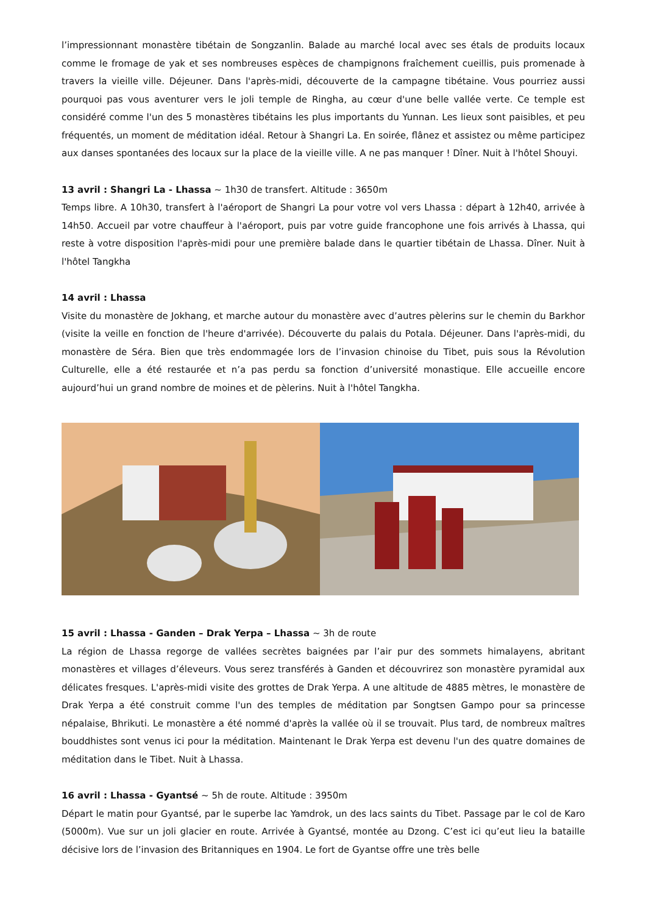l’impressionnant monastère tibétain de Songzanlin. Balade au marché local avec ses étals de produits locaux comme le fromage de yak et ses nombreuses espèces de champignons fraîchement cueillis, puis promenade à travers la vieille ville. Déjeuner. Dans l'après-midi, découverte de la campagne tibétaine. Vous pourriez aussi pourquoi pas vous aventurer vers le joli temple de Ringha, au cœur d'une belle vallée verte. Ce temple est considéré comme l'un des 5 monastères tibétains les plus importants du Yunnan. Les lieux sont paisibles, et peu fréquentés, un moment de méditation idéal. Retour à Shangri La. En soirée, flânez et assistez ou même participez aux danses spontanées des locaux sur la place de la vieille ville. A ne pas manquer ! Dîner. Nuit à l'hôtel Shouyi.
13 avril : Shangri La - Lhassa ~ 1h30 de transfert. Altitude : 3650m
Temps libre. A 10h30, transfert à l'aéroport de Shangri La pour votre vol vers Lhassa : départ à 12h40, arrivée à 14h50. Accueil par votre chauffeur à l'aéroport, puis par votre guide francophone une fois arrivés à Lhassa, qui reste à votre disposition l'après-midi pour une première balade dans le quartier tibétain de Lhassa. Dîner. Nuit à l'hôtel Tangkha
14 avril : Lhassa
Visite du monastère de Jokhang, et marche autour du monastère avec d’autres pèlerins sur le chemin du Barkhor (visite la veille en fonction de l'heure d'arrivée). Découverte du palais du Potala. Déjeuner. Dans l'après-midi, du monastère de Séra. Bien que très endommagée lors de l’invasion chinoise du Tibet, puis sous la Révolution Culturelle, elle a été restaurée et n’a pas perdu sa fonction d’université monastique. Elle accueille encore aujourd’hui un grand nombre de moines et de pèlerins. Nuit à l'hôtel Tangkha.
15 avril : Lhassa - Ganden – Drak Yerpa – Lhassa ~ 3h de route
La région de Lhassa regorge de vallées secrètes baignées par l’air pur des sommets himalayens, abritant monastères et villages d’éleveurs. Vous serez transférés à Ganden et découvrirez son monastère pyramidal aux délicates fresques. L'après-midi visite des grottes de Drak Yerpa. A une altitude de 4885 mètres, le monastère de Drak Yerpa a été construit comme l'un des temples de méditation par Songtsen Gampo pour sa princesse népalaise, Bhrikuti. Le monastère a été nommé d'après la vallée où il se trouvait. Plus tard, de nombreux maîtres bouddhistes sont venus ici pour la méditation. Maintenant le Drak Yerpa est devenu l'un des quatre domaines de méditation dans le Tibet. Nuit à Lhassa.
16 avril : Lhassa - Gyantsé ~ 5h de route. Altitude : 3950m
Départ le matin pour Gyantsé, par le superbe lac Yamdrok, un des lacs saints du Tibet. Passage par le col de Karo (5000m). Vue sur un joli glacier en route. Arrivée à Gyantsé, montée au Dzong. C’est ici qu’eut lieu la bataille décisive lors de l’invasion des Britanniques en 1904. Le fort de Gyantse offre une très belle